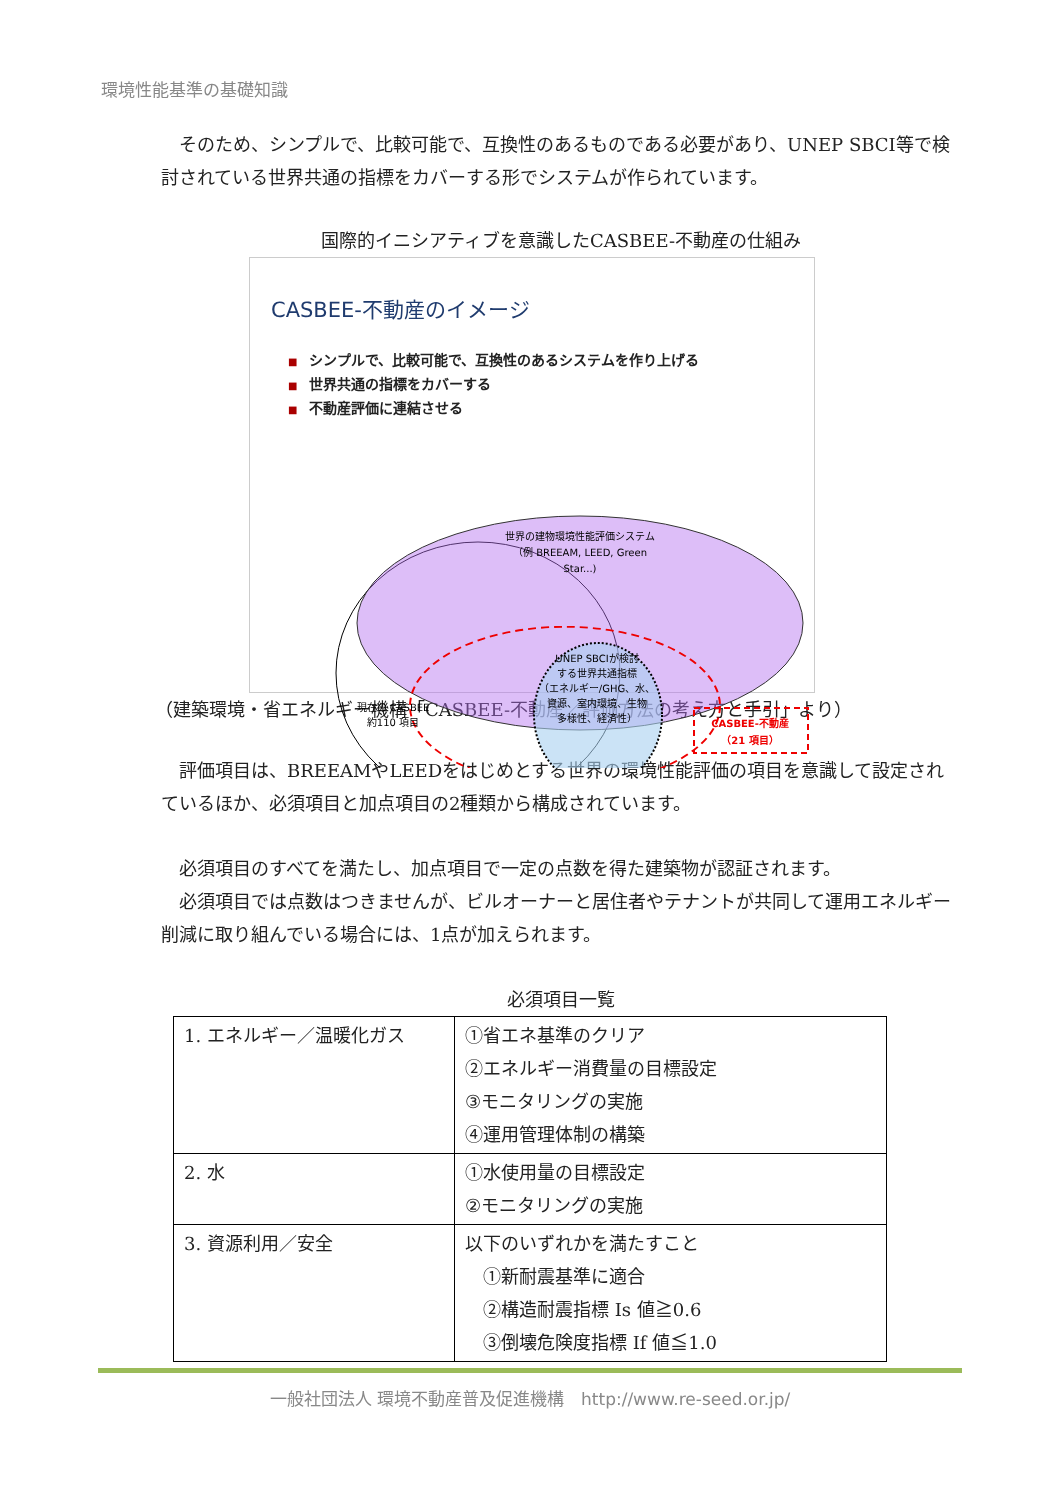環境性能基準の基礎知識
　そのため、シンプルで、比較可能で、互換性のあるものである必要があり、UNEP SBCI等で検討されている世界共通の指標をカバーする形でシステムが作られています。
国際的イニシアティブを意識したCASBEE-不動産の仕組み
CASBEE-不動産のイメージ
■ シンプルで、比較可能で、互換性のあるシステムを作り上げる
■ 世界共通の指標をカバーする
■ 不動産評価に連結させる
世界の建物環境性能評価システム
（例 BREEAM, LEED, Green
Star...)
現在の CASBEE
約110 項目
UNEP SBCIが検討
する世界共通指標
（エネルギー/GHG、水、
資源、室内環境、生物
多様性、経済性）
CASBEE-不動産
（21 項目）
（建築環境・省エネルギー機構「CASBEE-不動産／評価方法の考え方と手引」より）
　評価項目は、BREEAMやLEEDをはじめとする世界の環境性能評価の項目を意識して設定されているほか、必須項目と加点項目の2種類から構成されています。
　必須項目のすべてを満たし、加点項目で一定の点数を得た建築物が認証されます。
　必須項目では点数はつきませんが、ビルオーナーと居住者やテナントが共同して運用エネルギー削減に取り組んでいる場合には、1点が加えられます。
必須項目一覧
| 1. エネルギー／温暖化ガス | ①省エネ基準のクリア ②エネルギー消費量の目標設定 ③モニタリングの実施 ④運用管理体制の構築 |
| 2. 水 | ①水使用量の目標設定 ②モニタリングの実施 |
| 3. 資源利用／安全 | 以下のいずれかを満たすこと ①新耐震基準に適合 ②構造耐震指標 Is 値≧0.6 ③倒壊危険度指標 If 値≦1.0 |
一般社団法人 環境不動産普及促進機構　http://www.re-seed.or.jp/